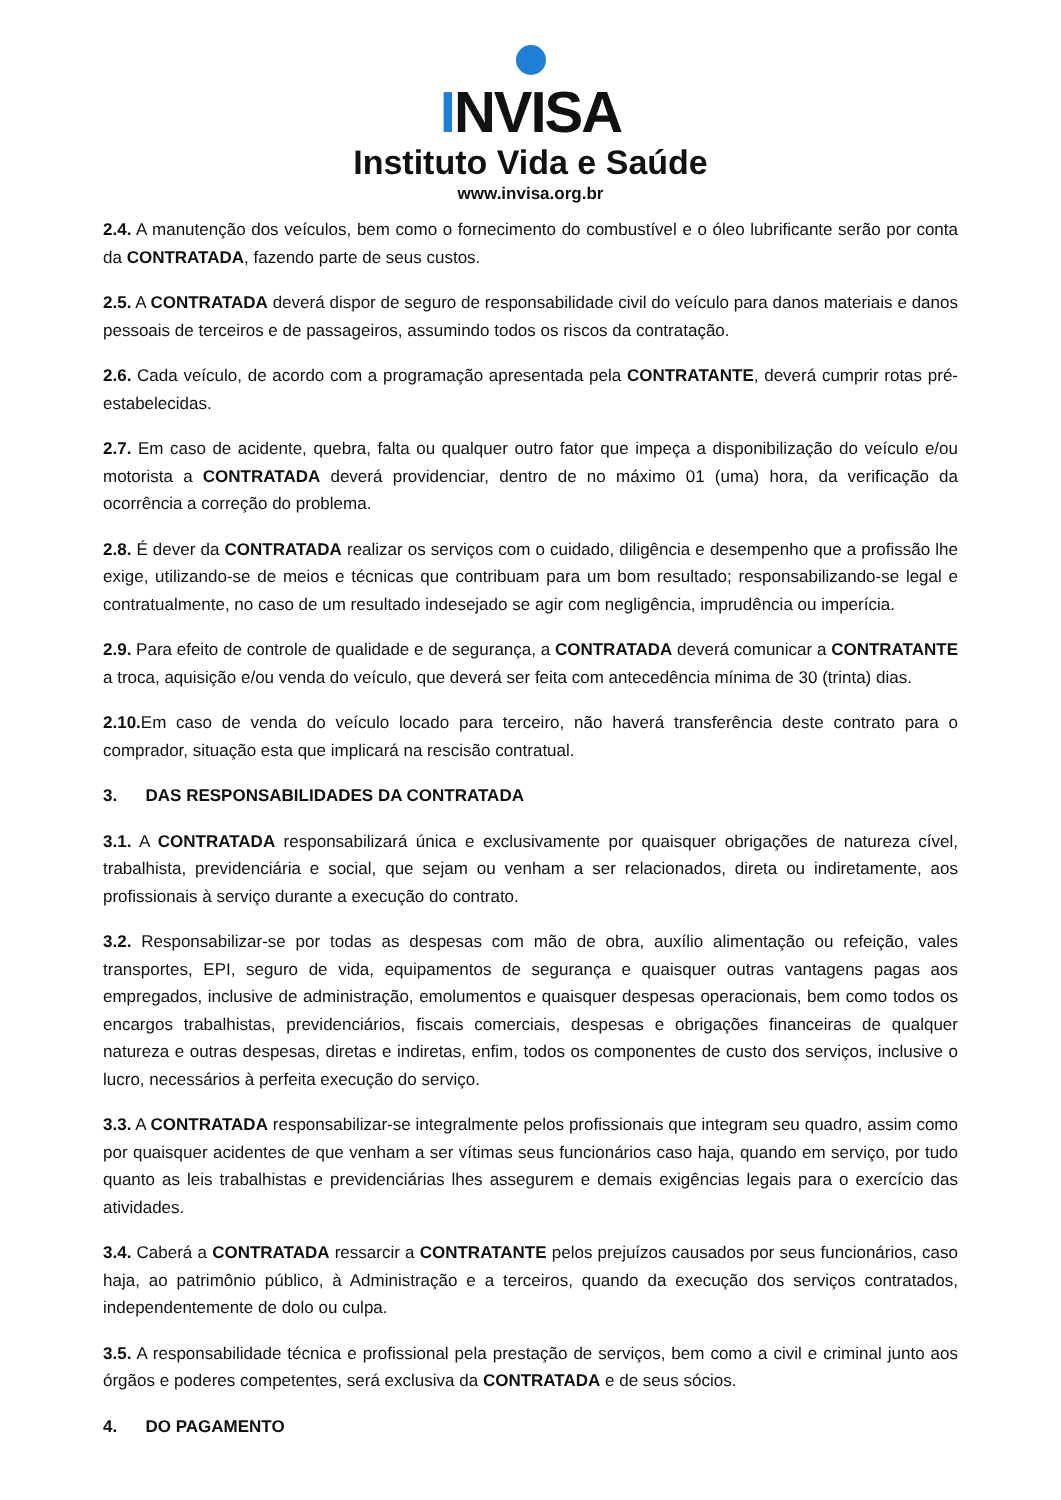INVISA
Instituto Vida e Saúde
www.invisa.org.br
2.4. A manutenção dos veículos, bem como o fornecimento do combustível e o óleo lubrificante serão por conta da CONTRATADA, fazendo parte de seus custos.
2.5. A CONTRATADA deverá dispor de seguro de responsabilidade civil do veículo para danos materiais e danos pessoais de terceiros e de passageiros, assumindo todos os riscos da contratação.
2.6. Cada veículo, de acordo com a programação apresentada pela CONTRATANTE, deverá cumprir rotas pré-estabelecidas.
2.7. Em caso de acidente, quebra, falta ou qualquer outro fator que impeça a disponibilização do veículo e/ou motorista a CONTRATADA deverá providenciar, dentro de no máximo 01 (uma) hora, da verificação da ocorrência a correção do problema.
2.8. É dever da CONTRATADA realizar os serviços com o cuidado, diligência e desempenho que a profissão lhe exige, utilizando-se de meios e técnicas que contribuam para um bom resultado; responsabilizando-se legal e contratualmente, no caso de um resultado indesejado se agir com negligência, imprudência ou imperícia.
2.9. Para efeito de controle de qualidade e de segurança, a CONTRATADA deverá comunicar a CONTRATANTE a troca, aquisição e/ou venda do veículo, que deverá ser feita com antecedência mínima de 30 (trinta) dias.
2.10. Em caso de venda do veículo locado para terceiro, não haverá transferência deste contrato para o comprador, situação esta que implicará na rescisão contratual.
3. DAS RESPONSABILIDADES DA CONTRATADA
3.1. A CONTRATADA responsabilizará única e exclusivamente por quaisquer obrigações de natureza cível, trabalhista, previdenciária e social, que sejam ou venham a ser relacionados, direta ou indiretamente, aos profissionais à serviço durante a execução do contrato.
3.2. Responsabilizar-se por todas as despesas com mão de obra, auxílio alimentação ou refeição, vales transportes, EPI, seguro de vida, equipamentos de segurança e quaisquer outras vantagens pagas aos empregados, inclusive de administração, emolumentos e quaisquer despesas operacionais, bem como todos os encargos trabalhistas, previdenciários, fiscais comerciais, despesas e obrigações financeiras de qualquer natureza e outras despesas, diretas e indiretas, enfim, todos os componentes de custo dos serviços, inclusive o lucro, necessários à perfeita execução do serviço.
3.3. A CONTRATADA responsabilizar-se integralmente pelos profissionais que integram seu quadro, assim como por quaisquer acidentes de que venham a ser vítimas seus funcionários caso haja, quando em serviço, por tudo quanto as leis trabalhistas e previdenciárias lhes assegurem e demais exigências legais para o exercício das atividades.
3.4. Caberá a CONTRATADA ressarcir a CONTRATANTE pelos prejuízos causados por seus funcionários, caso haja, ao patrimônio público, à Administração e a terceiros, quando da execução dos serviços contratados, independentemente de dolo ou culpa.
3.5. A responsabilidade técnica e profissional pela prestação de serviços, bem como a civil e criminal junto aos órgãos e poderes competentes, será exclusiva da CONTRATADA e de seus sócios.
4. DO PAGAMENTO